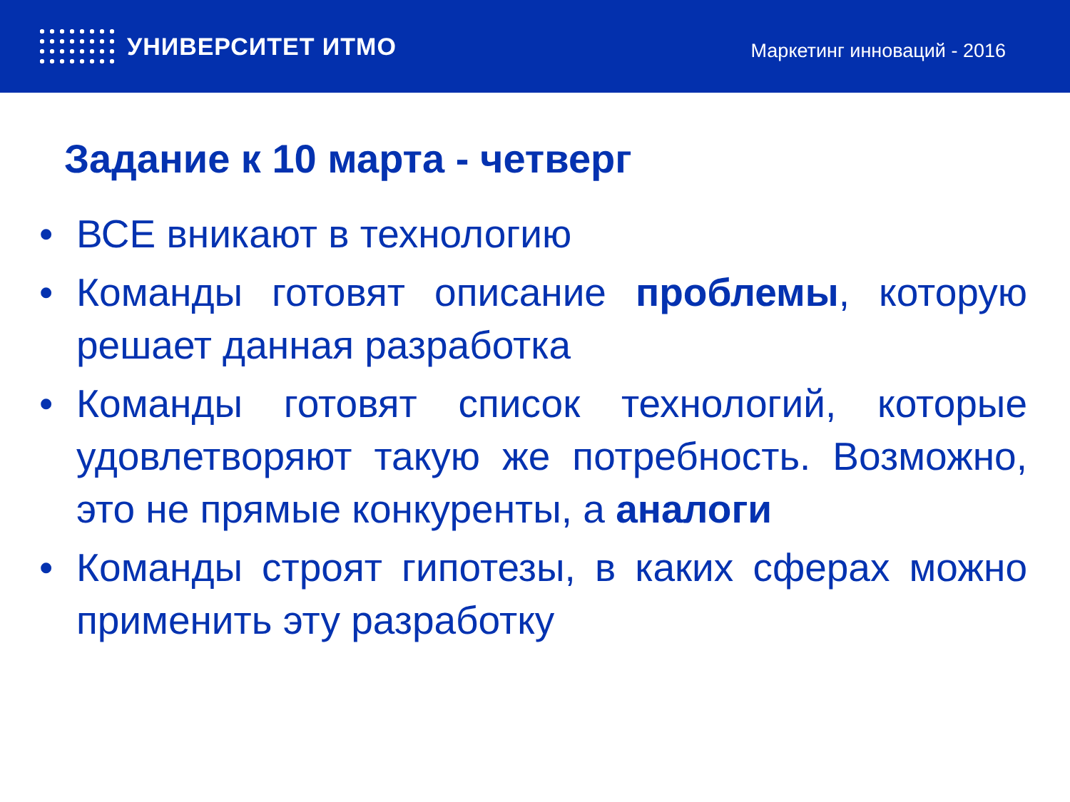УНИВЕРСИТЕТ ИТМО
Маркетинг инноваций - 2016
Задание к 10 марта - четверг
• ВСЕ вникают в технологию
• Команды готовят описание проблемы, которую решает данная разработка
• Команды готовят список технологий, которые удовлетворяют такую же потребность. Возможно, это не прямые конкуренты, а аналоги
• Команды строят гипотезы, в каких сферах можно применить эту разработку